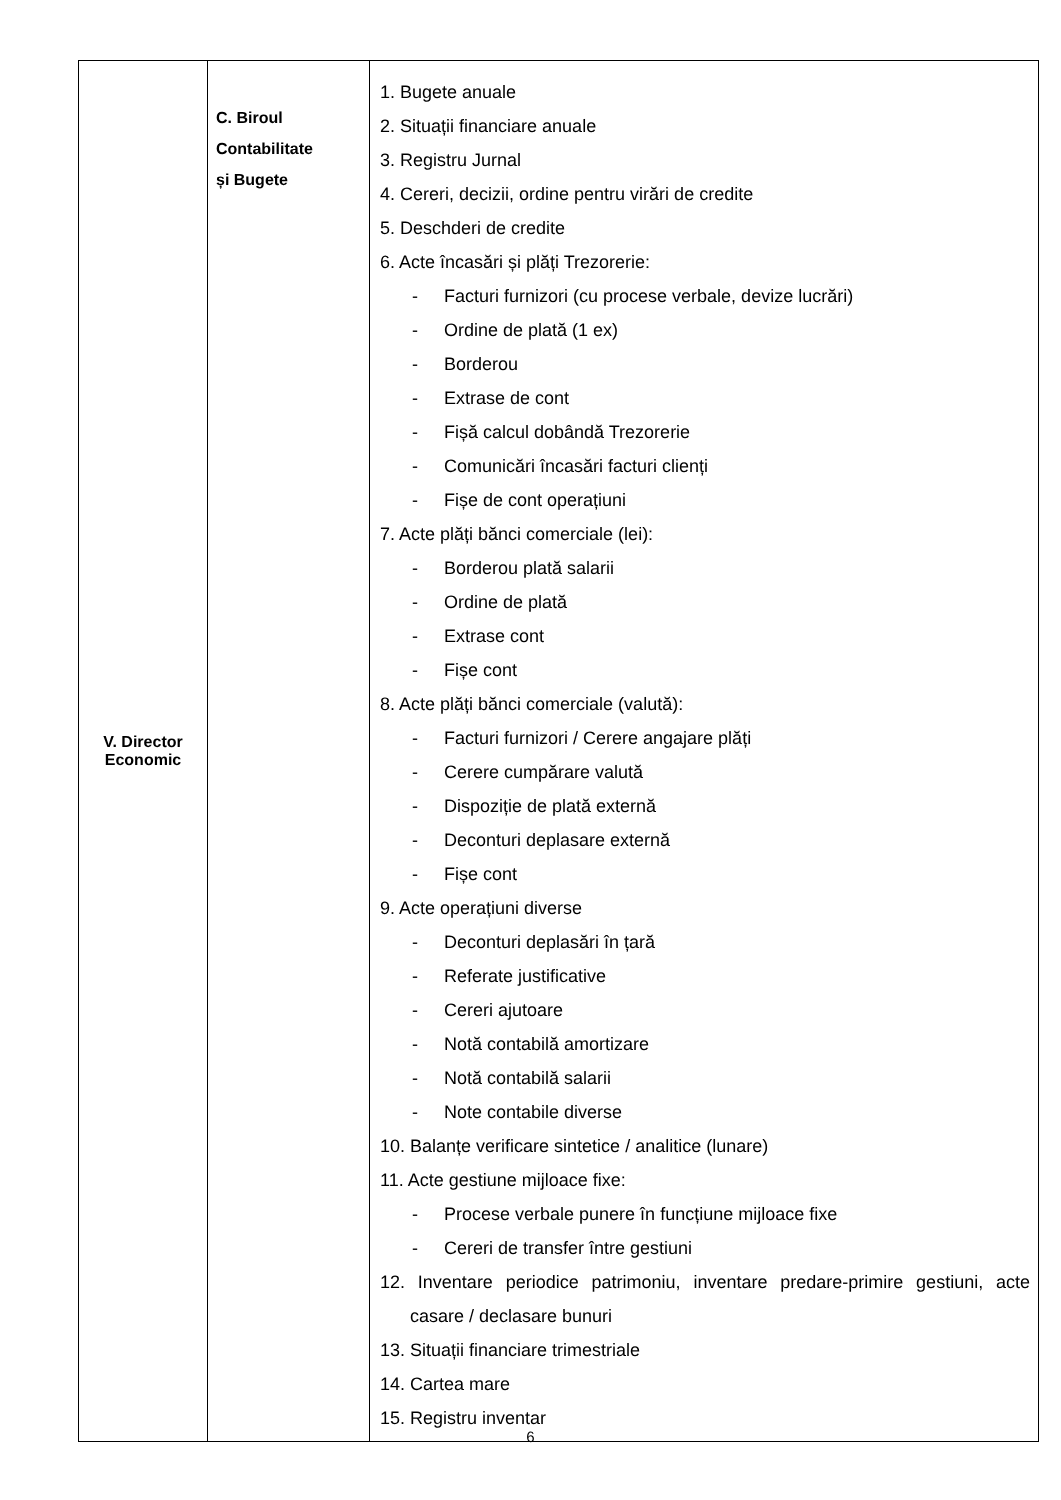| V. Director Economic | C. Biroul Contabilitate și Bugete | 1. Bugete anuale 2. Situații financiare anuale 3. Registru Jurnal 4. Cereri, decizii, ordine pentru virări de credite 5. Deschderi de credite 6. Acte încasări și plăți Trezorerie: - Facturi furnizori (cu procese verbale, devize lucrări) - Ordine de plată (1 ex) - Borderou - Extrase de cont - Fișă calcul dobândă Trezorerie - Comunicări încasări facturi clienți - Fișe de cont operațiuni 7. Acte plăți bănci comerciale (lei): - Borderou plată salarii - Ordine de plată - Extrase cont - Fișe cont 8. Acte plăți bănci comerciale (valută): - Facturi furnizori / Cerere angajare plăți - Cerere cumpărare valută - Dispoziție de plată externă - Deconturi deplasare externă - Fișe cont 9. Acte operațiuni diverse - Deconturi deplasări în țară - Referate justificative - Cereri ajutoare - Notă contabilă amortizare - Notă contabilă salarii - Note contabile diverse 10. Balanțe verificare sintetice / analitice (lunare) 11. Acte gestiune mijloace fixe: - Procese verbale punere în funcțiune mijloace fixe - Cereri de transfer între gestiuni 12. Inventare periodice patrimoniu, inventare predare-primire gestiuni, acte casare / declasare bunuri 13. Situații financiare trimestriale 14. Cartea mare 15. Registru inventar |
6